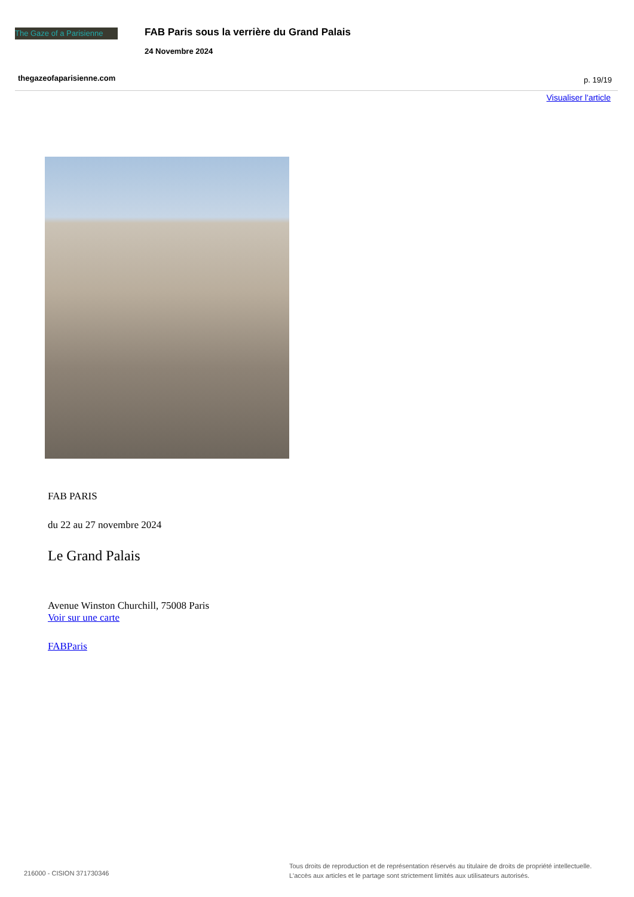The Gaze of a Parisienne
FAB Paris sous la verrière du Grand Palais
24 Novembre 2024
thegazeofaparisienne.com p. 19/19
Visualiser l'article
FAB PARIS
du 22 au 27 novembre 2024
Le Grand Palais
Avenue Winston Churchill, 75008 Paris
Voir sur une carte
FABParis
216000 - CISION 371730346
Tous droits de reproduction et de représentation réservés au titulaire de droits de propriété intellectuelle.
L'accès aux articles et le partage sont strictement limités aux utilisateurs autorisés.